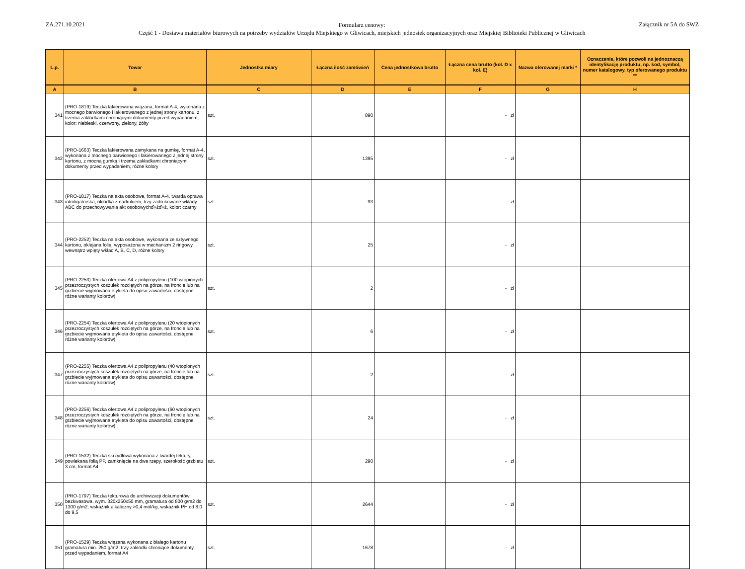ZA.271.10.2021
Formularz cenowy:
Część 1 - Dostawa materiałów biurowych na potrzeby wydziałów Urzędu Miejskiego w Gliwicach, miejskich jednostek organizacyjnych oraz Miejskiej Biblioteki Publicznej w Gliwicach
Załącznik nr 5A do SWZ
| L.p. | Towar | Jednostka miary | Łączna ilość zamówień | Cena jednostkowa brutto | Łączna cena brutto (kol. D x kol. E) | Nazwa oferowanej marki * | Oznaczenie, które pozwoli na jednoznaczą identyfikację produktu, np. kod, symbol, numer katalogowy, typ oferowanego produktu ** |
| --- | --- | --- | --- | --- | --- | --- | --- |
| A | B | C | D | E | F | G | H |
| 341 | (PRO-1819) Teczka lakierowana wiązana, format A-4, wykonana z mocnego barwionego i lakierowanego z jednej strony kartonu, z trzema zakładkami chroniącymi dokumenty przed wypadaniem, kolor: niebieski, czerwony, zielony, żółty | szt. | 890 | | - zł | | |
| 342 | (PRO-1663) Teczka lakierowana zamykana na gumkę, format A-4, wykonana z mocnego barwionego i lakierowanego z jednej strony kartonu, z mocną gumką i trzema zakładkami chroniącymi dokumenty przed wypadaniem, różne kolory | szt. | 1395 | | - zł | | |
| 343 | (PRO-1817) Teczka na akta osobowe, format A-4, twarda oprawa introligatorska, okładka z nadrukiem, trzy zadrukowane wkłady ABC do przechowywania akt osobowychď»żď»ż, kolor: czarny | szt. | 93 | | - zł | | |
| 344 | (PRO-2252) Teczka na akta osobowe, wykonana ze sztywnego kartonu, oklejana folią, wyposażona w mechanizm 2 ringowy, wewnątrz wpięty wkład A, B, C, D, różne kolory | szt. | 25 | | - zł | | |
| 345 | (PRO-2253) Teczka ofertowa A4 z polipropylenu (100 wtopionych przezroczystych koszulek rozciętych na górze, na froncie lub na grzbiecie wyjmowana etykieta do opisu zawartości, dostępne różne warianty kolorów) | szt. | 2 | | - zł | | |
| 346 | (PRO-2254) Teczka ofertowa A4 z polipropylenu (20 wtopionych przezroczystych koszulek rozciętych na górze, na froncie lub na grzbiecie wyjmowana etykieta do opisu zawartości, dostępne różne warianty kolorów) | szt. | 6 | | - zł | | |
| 347 | (PRO-2255) Teczka ofertowa A4 z polipropylenu (40 wtopionych przezroczystych koszulek rozciętych na górze, na froncie lub na grzbiecie wyjmowana etykieta do opisu zawartości, dostępne różne warianty kolorów) | szt. | 2 | | - zł | | |
| 348 | (PRO-2256) Teczka ofertowa A4 z polipropylenu (60 wtopionych przezroczystych koszulek rozciętych na górze, na froncie lub na grzbiecie wyjmowana etykieta do opisu zawartości, dostępne różne warianty kolorów) | szt. | 24 | | - zł | | |
| 349 | (PRO-1532) Teczka skrzydłowa wykonana z twardej tektury, powlekana folią PP, zamknięcie na dwa rzepy, szerokość grzbietu 3 cm, format A4 | szt. | 290 | | - zł | | |
| 350 | (PRO-1797) Teczka tekturowa do archiwizacji dokumentów, bezkwasowa, wym. 320x250x50 mm, gramatura od 800 g/m2 do 1300 g/m2, wskaźnik alkaliczny >0,4 mol/kg, wskaźnik PH od 8,0 do 9,5 | szt. | 2644 | | - zł | | |
| 351 | (PRO-1529) Teczka wiązana wykonana z białego kartonu gramatura min. 250 g/m2, trzy zakładki chroniące dokumenty przed wypadaniem, format A4 | szt. | 1678 | | - zł | | |